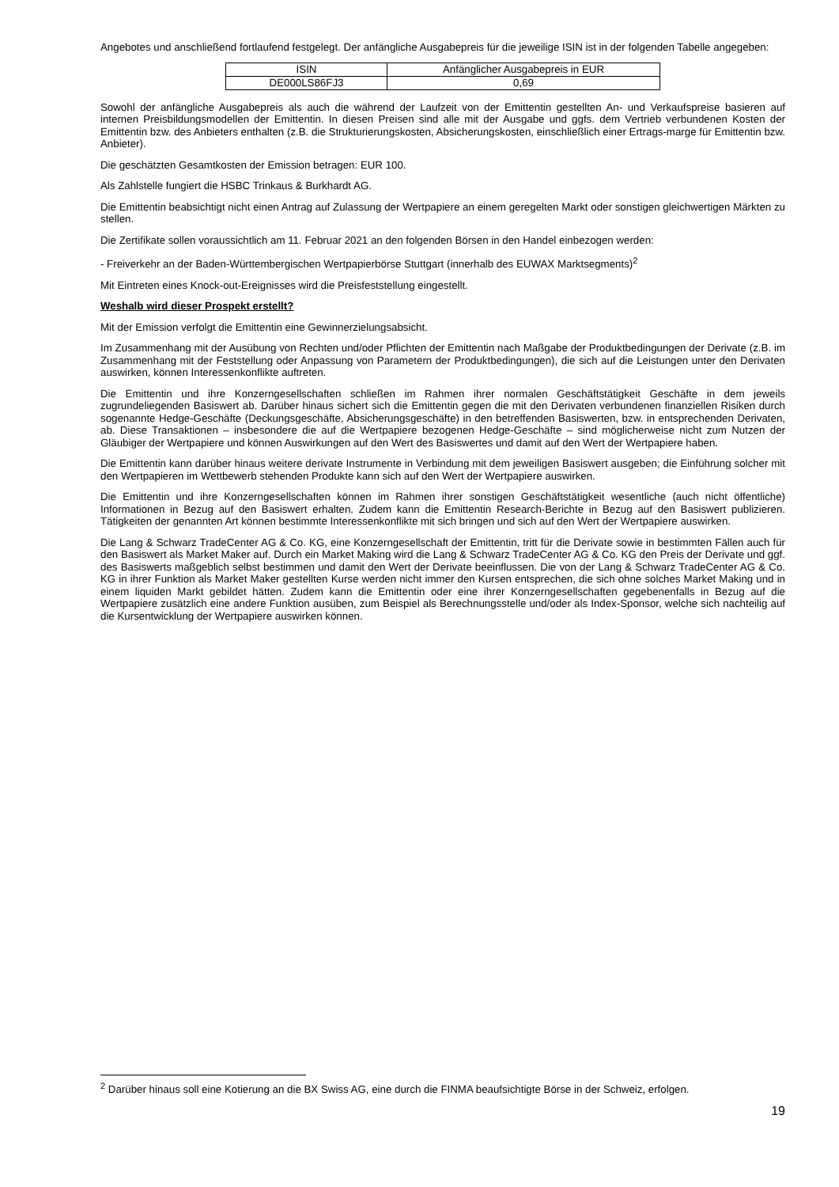Angebotes und anschließend fortlaufend festgelegt. Der anfängliche Ausgabepreis für die jeweilige ISIN ist in der folgenden Tabelle angegeben:
| ISIN | Anfänglicher Ausgabepreis in EUR |
| --- | --- |
| DE000LS86FJ3 | 0,69 |
Sowohl der anfängliche Ausgabepreis als auch die während der Laufzeit von der Emittentin gestellten An- und Verkaufspreise basieren auf internen Preisbildungsmodellen der Emittentin. In diesen Preisen sind alle mit der Ausgabe und ggfs. dem Vertrieb verbundenen Kosten der Emittentin bzw. des Anbieters enthalten (z.B. die Strukturierungskosten, Absicherungskosten, einschließlich einer Ertrags-marge für Emittentin bzw. Anbieter).
Die geschätzten Gesamtkosten der Emission betragen: EUR 100.
Als Zahlstelle fungiert die HSBC Trinkaus & Burkhardt AG.
Die Emittentin beabsichtigt nicht einen Antrag auf Zulassung der Wertpapiere an einem geregelten Markt oder sonstigen gleichwertigen Märkten zu stellen.
Die Zertifikate sollen voraussichtlich am 11. Februar 2021 an den folgenden Börsen in den Handel einbezogen werden:
- Freiverkehr an der Baden-Württembergischen Wertpapierbörse Stuttgart (innerhalb des EUWAX Marktsegments)<sup>2</sup>
Mit Eintreten eines Knock-out-Ereignisses wird die Preisfeststellung eingestellt.
Weshalb wird dieser Prospekt erstellt?
Mit der Emission verfolgt die Emittentin eine Gewinnerzielungsabsicht.
Im Zusammenhang mit der Ausübung von Rechten und/oder Pflichten der Emittentin nach Maßgabe der Produktbedingungen der Derivate (z.B. im Zusammenhang mit der Feststellung oder Anpassung von Parametern der Produktbedingungen), die sich auf die Leistungen unter den Derivaten auswirken, können Interessenkonflikte auftreten.
Die Emittentin und ihre Konzerngesellschaften schließen im Rahmen ihrer normalen Geschäftstätigkeit Geschäfte in dem jeweils zugrundeliegenden Basiswert ab. Darüber hinaus sichert sich die Emittentin gegen die mit den Derivaten verbundenen finanziellen Risiken durch sogenannte Hedge-Geschäfte (Deckungsgeschäfte, Absicherungsgeschäfte) in den betreffenden Basiswerten, bzw. in entsprechenden Derivaten, ab. Diese Transaktionen – insbesondere die auf die Wertpapiere bezogenen Hedge-Geschäfte – sind möglicherweise nicht zum Nutzen der Gläubiger der Wertpapiere und können Auswirkungen auf den Wert des Basiswertes und damit auf den Wert der Wertpapiere haben.
Die Emittentin kann darüber hinaus weitere derivate Instrumente in Verbindung mit dem jeweiligen Basiswert ausgeben; die Einführung solcher mit den Wertpapieren im Wettbewerb stehenden Produkte kann sich auf den Wert der Wertpapiere auswirken.
Die Emittentin und ihre Konzerngesellschaften können im Rahmen ihrer sonstigen Geschäftstätigkeit wesentliche (auch nicht öffentliche) Informationen in Bezug auf den Basiswert erhalten. Zudem kann die Emittentin Research-Berichte in Bezug auf den Basiswert publizieren. Tätigkeiten der genannten Art können bestimmte Interessenkonflikte mit sich bringen und sich auf den Wert der Wertpapiere auswirken.
Die Lang & Schwarz TradeCenter AG & Co. KG, eine Konzerngesellschaft der Emittentin, tritt für die Derivate sowie in bestimmten Fällen auch für den Basiswert als Market Maker auf. Durch ein Market Making wird die Lang & Schwarz TradeCenter AG & Co. KG den Preis der Derivate und ggf. des Basiswerts maßgeblich selbst bestimmen und damit den Wert der Derivate beeinflussen. Die von der Lang & Schwarz TradeCenter AG & Co. KG in ihrer Funktion als Market Maker gestellten Kurse werden nicht immer den Kursen entsprechen, die sich ohne solches Market Making und in einem liquiden Markt gebildet hätten. Zudem kann die Emittentin oder eine ihrer Konzerngesellschaften gegebenenfalls in Bezug auf die Wertpapiere zusätzlich eine andere Funktion ausüben, zum Beispiel als Berechnungsstelle und/oder als Index-Sponsor, welche sich nachteilig auf die Kursentwicklung der Wertpapiere auswirken können.
<sup>2</sup> Darüber hinaus soll eine Kotierung an die BX Swiss AG, eine durch die FINMA beaufsichtigte Börse in der Schweiz, erfolgen.
19